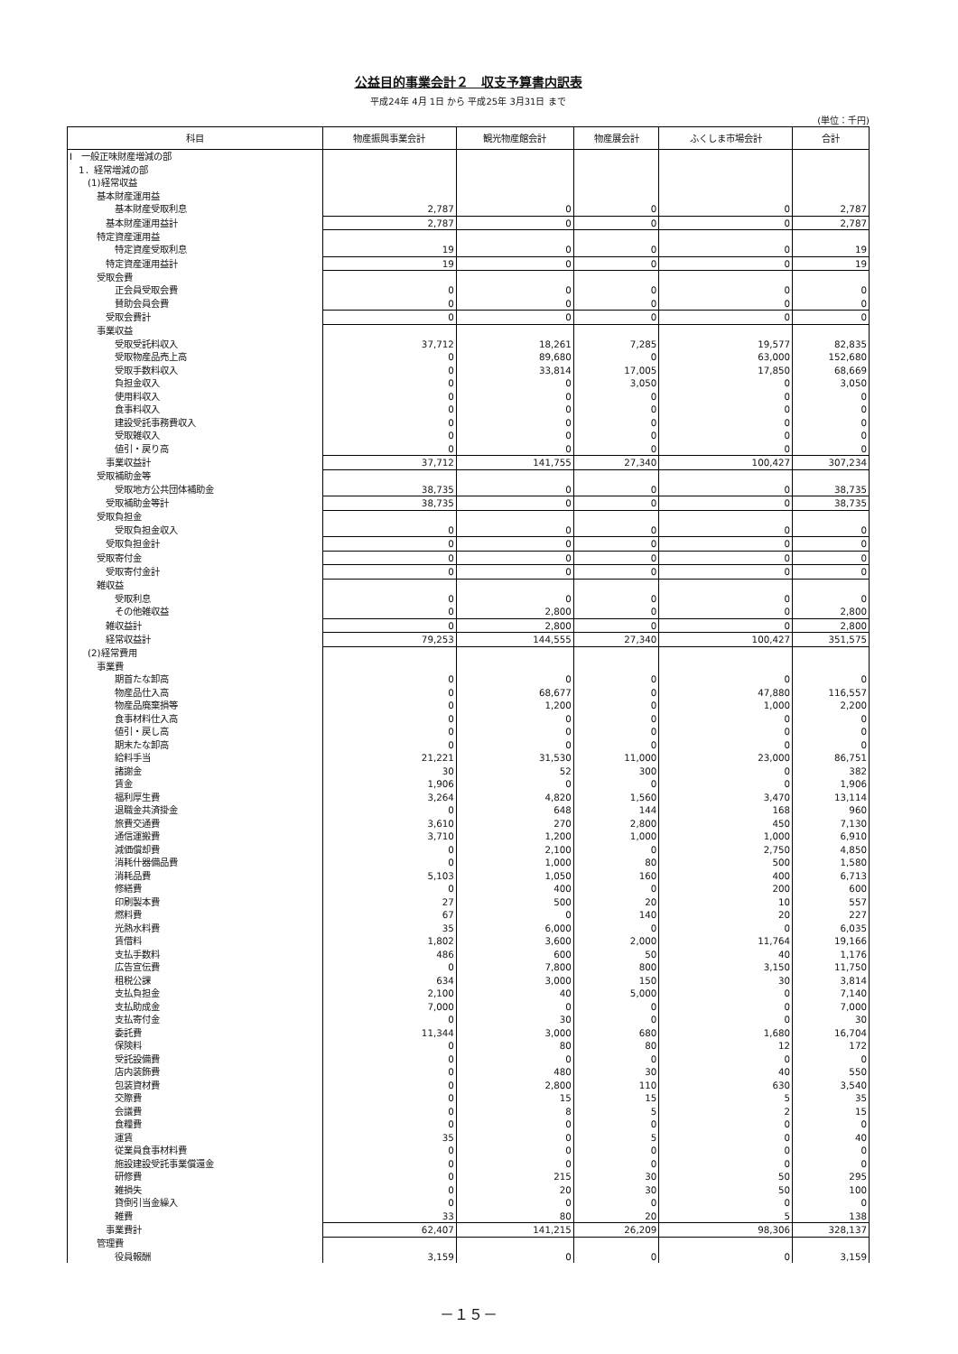公益目的事業会計２　収支予算書内訳表
平成24年 4月 1日 から 平成25年 3月31日 まで
(単位：千円)
| 科目 | 物産振興事業会計 | 観光物産館会計 | 物産展会計 | ふくしま市場会計 | 合計 |
| --- | --- | --- | --- | --- | --- |
| Ⅰ 一般正味財産増減の部 | | | | | |
| 1．経常増減の部 | | | | | |
| (1)経常収益 | | | | | |
| 基本財産運用益 | | | | | |
| 基本財産受取利息 | 2,787 | 0 | 0 | 0 | 2,787 |
| 基本財産運用益計 | 2,787 | 0 | 0 | 0 | 2,787 |
| 特定資産運用益 | | | | | |
| 特定資産受取利息 | 19 | 0 | 0 | 0 | 19 |
| 特定資産運用益計 | 19 | 0 | 0 | 0 | 19 |
| 受取会費 | | | | | |
| 正会員受取会費 | 0 | 0 | 0 | 0 | 0 |
| 賛助会員会費 | 0 | 0 | 0 | 0 | 0 |
| 受取会費計 | 0 | 0 | 0 | 0 | 0 |
| 事業収益 | | | | | |
| 受取受託料収入 | 37,712 | 18,261 | 7,285 | 19,577 | 82,835 |
| 受取物産品売上高 | 0 | 89,680 | 0 | 63,000 | 152,680 |
| 受取手数料収入 | 0 | 33,814 | 17,005 | 17,850 | 68,669 |
| 負担金収入 | 0 | 0 | 3,050 | 0 | 3,050 |
| 使用料収入 | 0 | 0 | 0 | 0 | 0 |
| 食事料収入 | 0 | 0 | 0 | 0 | 0 |
| 建設受託事務費収入 | 0 | 0 | 0 | 0 | 0 |
| 受取雑収入 | 0 | 0 | 0 | 0 | 0 |
| 値引・戻り高 | 0 | 0 | 0 | 0 | 0 |
| 事業収益計 | 37,712 | 141,755 | 27,340 | 100,427 | 307,234 |
| 受取補助金等 | | | | | |
| 受取地方公共団体補助金 | 38,735 | 0 | 0 | 0 | 38,735 |
| 受取補助金等計 | 38,735 | 0 | 0 | 0 | 38,735 |
| 受取負担金 | | | | | |
| 受取負担金収入 | 0 | 0 | 0 | 0 | 0 |
| 受取負担金計 | 0 | 0 | 0 | 0 | 0 |
| 受取寄付金 | 0 | 0 | 0 | 0 | 0 |
| 受取寄付金計 | 0 | 0 | 0 | 0 | 0 |
| 雑収益 | | | | | |
| 受取利息 | 0 | 0 | 0 | 0 | 0 |
| その他雑収益 | 0 | 2,800 | 0 | 0 | 2,800 |
| 雑収益計 | 0 | 2,800 | 0 | 0 | 2,800 |
| 経常収益計 | 79,253 | 144,555 | 27,340 | 100,427 | 351,575 |
| (2)経常費用 | | | | | |
| 事業費 | | | | | |
| 期首たな卸高 | 0 | 0 | 0 | 0 | 0 |
| 物産品仕入高 | 0 | 68,677 | 0 | 47,880 | 116,557 |
| 物産品廃棄損等 | 0 | 1,200 | 0 | 1,000 | 2,200 |
| 食事材料仕入高 | 0 | 0 | 0 | 0 | 0 |
| 値引・戻し高 | 0 | 0 | 0 | 0 | 0 |
| 期末たな卸高 | 0 | 0 | 0 | 0 | 0 |
| 給料手当 | 21,221 | 31,530 | 11,000 | 23,000 | 86,751 |
| 諸謝金 | 30 | 52 | 300 | 0 | 382 |
| 賃金 | 1,906 | 0 | 0 | 0 | 1,906 |
| 福利厚生費 | 3,264 | 4,820 | 1,560 | 3,470 | 13,114 |
| 退職金共済掛金 | 0 | 648 | 144 | 168 | 960 |
| 旅費交通費 | 3,610 | 270 | 2,800 | 450 | 7,130 |
| 通信運搬費 | 3,710 | 1,200 | 1,000 | 1,000 | 6,910 |
| 減価償却費 | 0 | 2,100 | 0 | 2,750 | 4,850 |
| 消耗什器備品費 | 0 | 1,000 | 80 | 500 | 1,580 |
| 消耗品費 | 5,103 | 1,050 | 160 | 400 | 6,713 |
| 修繕費 | 0 | 400 | 0 | 200 | 600 |
| 印刷製本費 | 27 | 500 | 20 | 10 | 557 |
| 燃料費 | 67 | 0 | 140 | 20 | 227 |
| 光熱水料費 | 35 | 6,000 | 0 | 0 | 6,035 |
| 賃借料 | 1,802 | 3,600 | 2,000 | 11,764 | 19,166 |
| 支払手数料 | 486 | 600 | 50 | 40 | 1,176 |
| 広告宣伝費 | 0 | 7,800 | 800 | 3,150 | 11,750 |
| 租税公課 | 634 | 3,000 | 150 | 30 | 3,814 |
| 支払負担金 | 2,100 | 40 | 5,000 | 0 | 7,140 |
| 支払助成金 | 7,000 | 0 | 0 | 0 | 7,000 |
| 支払寄付金 | 0 | 30 | 0 | 0 | 30 |
| 委託費 | 11,344 | 3,000 | 680 | 1,680 | 16,704 |
| 保険料 | 0 | 80 | 80 | 12 | 172 |
| 受託設備費 | 0 | 0 | 0 | 0 | 0 |
| 店内装飾費 | 0 | 480 | 30 | 40 | 550 |
| 包装資材費 | 0 | 2,800 | 110 | 630 | 3,540 |
| 交際費 | 0 | 15 | 15 | 5 | 35 |
| 会議費 | 0 | 8 | 5 | 2 | 15 |
| 食糧費 | 0 | 0 | 0 | 0 | 0 |
| 運賃 | 35 | 0 | 5 | 0 | 40 |
| 従業員食事材料費 | 0 | 0 | 0 | 0 | 0 |
| 施設建設受託事業償還金 | 0 | 0 | 0 | 0 | 0 |
| 研修費 | 0 | 215 | 30 | 50 | 295 |
| 雑損失 | 0 | 20 | 30 | 50 | 100 |
| 貸倒引当金繰入 | 0 | 0 | 0 | 0 | 0 |
| 雑費 | 33 | 80 | 20 | 5 | 138 |
| 事業費計 | 62,407 | 141,215 | 26,209 | 98,306 | 328,137 |
| 管理費 | | | | | |
| 役員報酬 | 3,159 | 0 | 0 | 0 | 3,159 |
－１５－